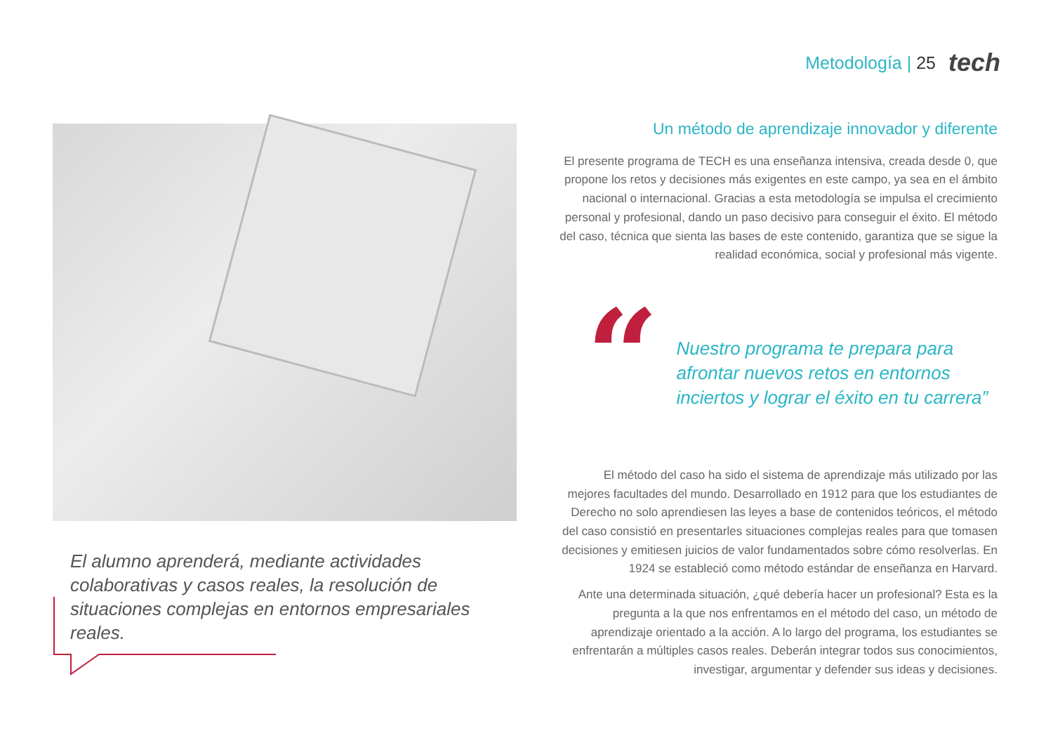Metodología | 25
tech
El alumno aprenderá, mediante actividades colaborativas y casos reales, la resolución de situaciones complejas en entornos empresariales reales.
Un método de aprendizaje innovador y diferente
El presente programa de TECH es una enseñanza intensiva, creada desde 0, que propone los retos y decisiones más exigentes en este campo, ya sea en el ámbito nacional o internacional. Gracias a esta metodología se impulsa el crecimiento personal y profesional, dando un paso decisivo para conseguir el éxito. El método del caso, técnica que sienta las bases de este contenido, garantiza que se sigue la realidad económica, social y profesional más vigente.
“
Nuestro programa te prepara para afrontar nuevos retos en entornos inciertos y lograr el éxito en tu carrera”
El método del caso ha sido el sistema de aprendizaje más utilizado por las mejores facultades del mundo. Desarrollado en 1912 para que los estudiantes de Derecho no solo aprendiesen las leyes a base de contenidos teóricos, el método del caso consistió en presentarles situaciones complejas reales para que tomasen decisiones y emitiesen juicios de valor fundamentados sobre cómo resolverlas. En 1924 se estableció como método estándar de enseñanza en Harvard.
Ante una determinada situación, ¿qué debería hacer un profesional? Esta es la pregunta a la que nos enfrentamos en el método del caso, un método de aprendizaje orientado a la acción. A lo largo del programa, los estudiantes se enfrentarán a múltiples casos reales. Deberán integrar todos sus conocimientos, investigar, argumentar y defender sus ideas y decisiones.